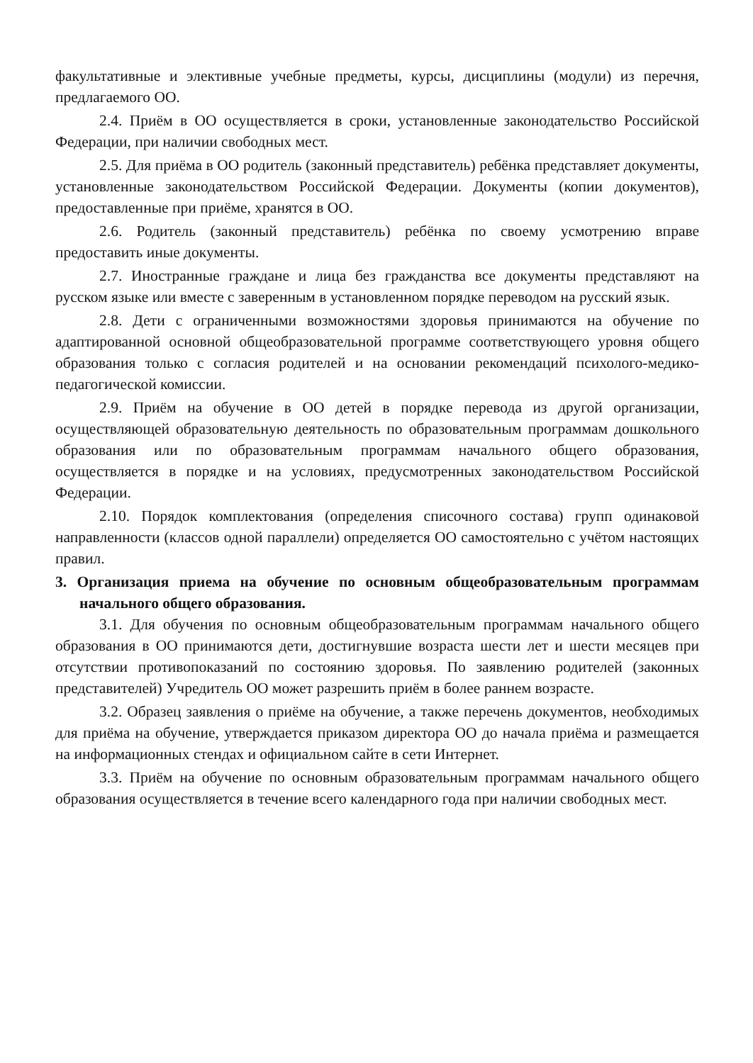факультативные и элективные учебные предметы, курсы, дисциплины (модули) из перечня, предлагаемого ОО.
2.4. Приём в ОО осуществляется в сроки, установленные законодательство Российской Федерации, при наличии свободных мест.
2.5. Для приёма в ОО родитель (законный представитель) ребёнка представляет документы, установленные законодательством Российской Федерации. Документы (копии документов), предоставленные при приёме, хранятся в ОО.
2.6. Родитель (законный представитель) ребёнка по своему усмотрению вправе предоставить иные документы.
2.7. Иностранные граждане и лица без гражданства все документы представляют на русском языке или вместе с заверенным в установленном порядке переводом на русский язык.
2.8. Дети с ограниченными возможностями здоровья принимаются на обучение по адаптированной основной общеобразовательной программе соответствующего уровня общего образования только с согласия родителей и на основании рекомендаций психолого-медико-педагогической комиссии.
2.9. Приём на обучение в ОО детей в порядке перевода из другой организации, осуществляющей образовательную деятельность по образовательным программам дошкольного образования или по образовательным программам начального общего образования, осуществляется в порядке и на условиях, предусмотренных законодательством Российской Федерации.
2.10. Порядок комплектования (определения списочного состава) групп одинаковой направленности (классов одной параллели) определяется ОО самостоятельно с учётом настоящих правил.
3. Организация приема на обучение по основным общеобразовательным программам начального общего образования.
3.1. Для обучения по основным общеобразовательным программам начального общего образования в ОО принимаются дети, достигнувшие возраста шести лет и шести месяцев при отсутствии противопоказаний по состоянию здоровья. По заявлению родителей (законных представителей) Учредитель ОО может разрешить приём в более раннем возрасте.
3.2. Образец заявления о приёме на обучение, а также перечень документов, необходимых для приёма на обучение, утверждается приказом директора ОО до начала приёма и размещается на информационных стендах и официальном сайте в сети Интернет.
3.3. Приём на обучение по основным образовательным программам начального общего образования осуществляется в течение всего календарного года при наличии свободных мест.